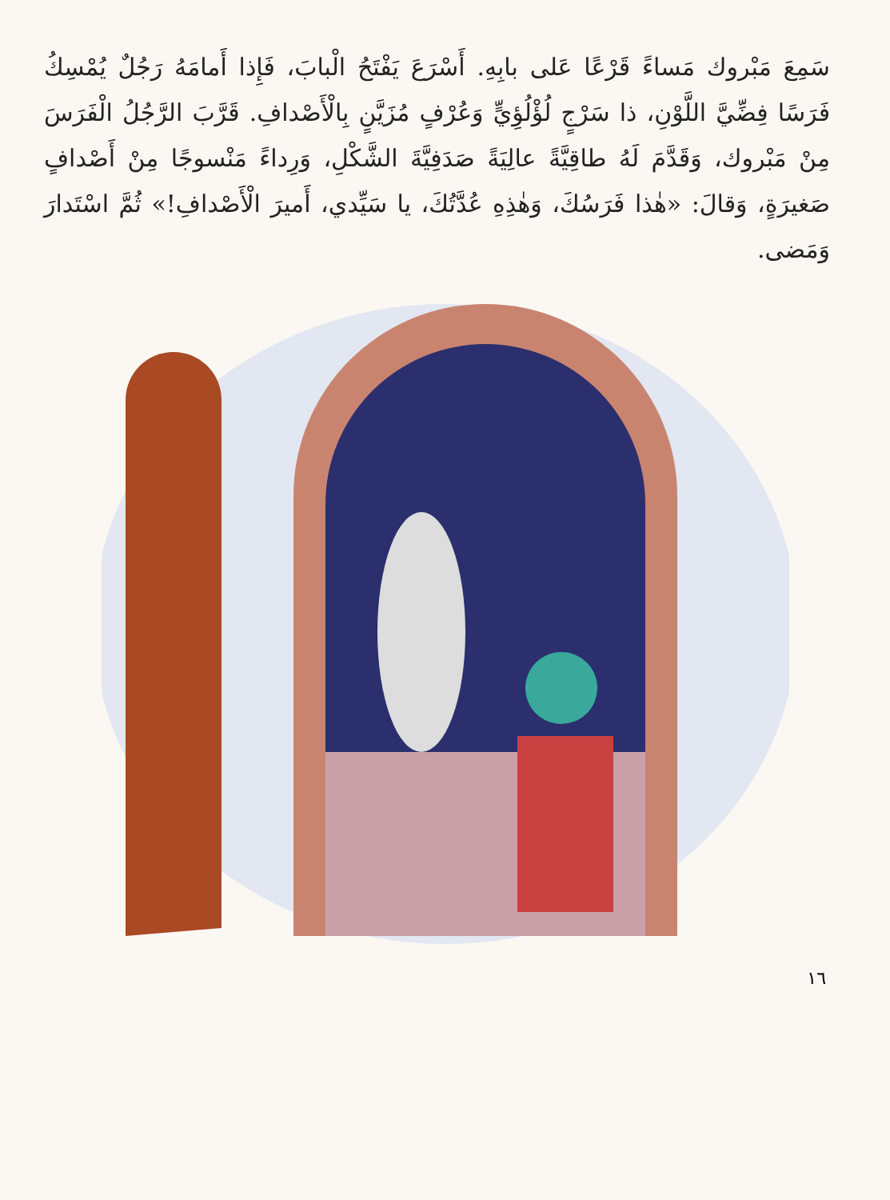سَمِعَ مَبْروك مَساءً قَرْعًا عَلى بابِهِ. أَسْرَعَ يَفْتَحُ الْبابَ، فَإِذا أَمامَهُ رَجُلٌ يُمْسِكُ فَرَسًا فِضِّيَّ اللَّوْنِ، ذا سَرْجٍ لُؤْلُؤِيٍّ وَعُرْفٍ مُزَيَّنٍ بِالْأَصْدافِ. قَرَّبَ الرَّجُلُ الْفَرَسَ مِنْ مَبْروك، وَقَدَّمَ لَهُ طاقِيَّةً عالِيَةً صَدَفِيَّةَ الشَّكْلِ، وَرِداءً مَنْسوجًا مِنْ أَصْدافٍ صَغيرَةٍ، وَقالَ: «هٰذا فَرَسُكَ، وَهٰذِهِ عُدَّتُكَ، يا سَيِّدي، أَميرَ الْأَصْدافِ!» ثُمَّ اسْتَدارَ وَمَضى.
١٦